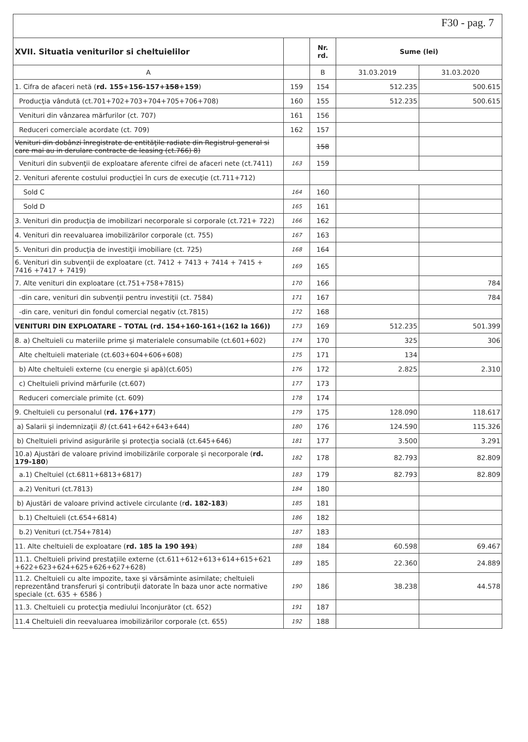F30 - pag. 7
| XVII. Situatia veniturilor si cheltuielilor | | Nr. rd. | Sume (lei) | |
| --- | --- | --- | --- | --- |
| A | | B | 31.03.2019 | 31.03.2020 |
| 1. Cifra de afaceri netă ( rd. 155+156-157+ 158 +159 ) | 159 | 154 | 512.235 | 500.615 |
| Producţia vândută (ct.701+702+703+704+705+706+708) | 160 | 155 | 512.235 | 500.615 |
| Venituri din vânzarea mărfurilor (ct. 707) | 161 | 156 | | |
| Reduceri comerciale acordate (ct. 709) | 162 | 157 | | |
| Venituri din dobânzi înregistrate de entităţile radiate din Registrul general si care mai au in derulare contracte de leasing (ct.766) 8) | | 158 | | |
| Venituri din subvenţii de exploatare aferente cifrei de afaceri nete (ct.7411) | 163 | 159 | | |
| 2. Venituri aferente costului producţiei în curs de execuţie (ct.711+712) | | | | |
| Sold C | 164 | 160 | | |
| Sold D | 165 | 161 | | |
| 3. Venituri din producţia de imobilizari necorporale si corporale (ct.721+ 722) | 166 | 162 | | |
| 4. Venituri din reevaluarea imobilizărilor corporale (ct. 755) | 167 | 163 | | |
| 5. Venituri din producţia de investiţii imobiliare (ct. 725) | 168 | 164 | | |
| 6. Venituri din subvenţii de exploatare (ct. 7412 + 7413 + 7414 + 7415 + 7416 +7417 + 7419) | 169 | 165 | | |
| 7. Alte venituri din exploatare (ct.751+758+7815) | 170 | 166 | | 784 |
| -din care, venituri din subvenţii pentru investiţii (ct. 7584) | 171 | 167 | | 784 |
| -din care, venituri din fondul comercial negativ (ct.7815) | 172 | 168 | | |
| VENITURI DIN EXPLOATARE – TOTAL (rd. 154+160-161+(162 la 166)) | 173 | 169 | 512.235 | 501.399 |
| 8. a) Cheltuieli cu materiile prime şi materialele consumabile (ct.601+602) | 174 | 170 | 325 | 306 |
| Alte cheltuieli materiale (ct.603+604+606+608) | 175 | 171 | 134 | |
| b) Alte cheltuieli externe (cu energie şi apă)(ct.605) | 176 | 172 | 2.825 | 2.310 |
| c) Cheltuieli privind mărfurile (ct.607) | 177 | 173 | | |
| Reduceri comerciale primite (ct. 609) | 178 | 174 | | |
| 9. Cheltuieli cu personalul ( rd. 176+177 ) | 179 | 175 | 128.090 | 118.617 |
| a) Salarii şi indemnizaţii 8) (ct.641+642+643+644) | 180 | 176 | 124.590 | 115.326 |
| b) Cheltuieli privind asigurările şi protecţia socială (ct.645+646) | 181 | 177 | 3.500 | 3.291 |
| 10.a) Ajustări de valoare privind imobilizările corporale şi necorporale ( rd. 179-180 ) | 182 | 178 | 82.793 | 82.809 |
| a.1) Cheltuiel (ct.6811+6813+6817) | 183 | 179 | 82.793 | 82.809 |
| a.2) Venituri (ct.7813) | 184 | 180 | | |
| b) Ajustări de valoare privind activele circulante (r d. 182-183 ) | 185 | 181 | | |
| b.1) Cheltuieli (ct.654+6814) | 186 | 182 | | |
| b.2) Venituri (ct.754+7814) | 187 | 183 | | |
| 11. Alte cheltuieli de exploatare ( rd. 185 la 190 191 ) | 188 | 184 | 60.598 | 69.467 |
| 11.1. Cheltuieli privind prestaţiile externe (ct.611+612+613+614+615+621 +622+623+624+625+626+627+628) | 189 | 185 | 22.360 | 24.889 |
| 11.2. Cheltuieli cu alte impozite, taxe şi vărsăminte asimilate; cheltuieli reprezentând transferuri şi contribuţii datorate în baza unor acte normative speciale (ct. 635 + 6586 ) | 190 | 186 | 38.238 | 44.578 |
| 11.3. Cheltuieli cu protecţia mediului înconjurător (ct. 652) | 191 | 187 | | |
| 11.4 Cheltuieli din reevaluarea imobilizărilor corporale (ct. 655) | 192 | 188 | | |